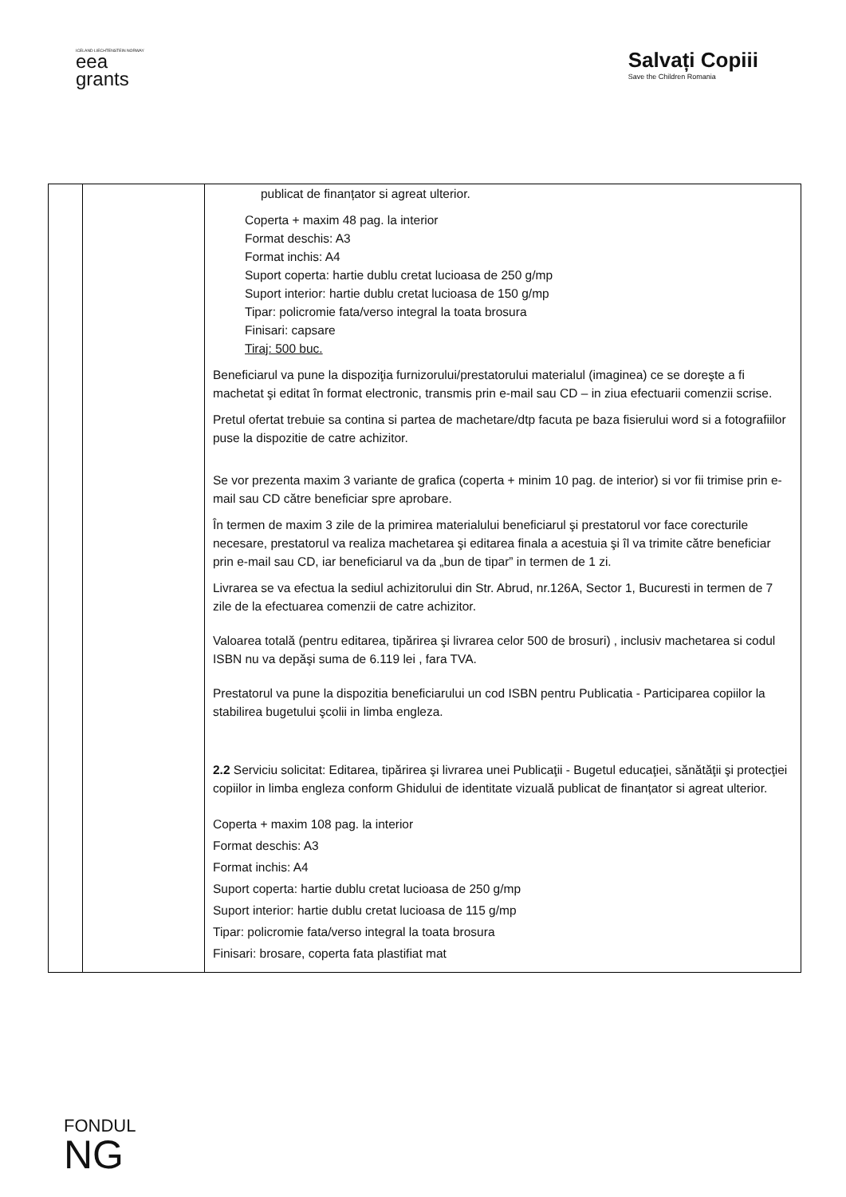ICELAND LIECHTENSTEIN NORWAY
eea
grants
Salvați Copiii
Save the Children Romania
| | | publicat de finanțator si agreat ulterior. Coperta + maxim 48 pag. la interior Format deschis: A3 Format inchis: A4 Suport coperta: hartie dublu cretat lucioasa de 250 g/mp Suport interior: hartie dublu cretat lucioasa de 150 g/mp Tipar: policromie fata/verso integral la toata brosura Finisari: capsare Tiraj: 500 buc. Beneficiarul va pune la dispoziţia furnizorului/prestatorului materialul (imaginea) ce se doreşte a fi machetat şi editat în format electronic, transmis prin e-mail sau CD – in ziua efectuarii comenzii scrise. Pretul ofertat trebuie sa contina si partea de machetare/dtp facuta pe baza fisierului word si a fotografiilor puse la dispozitie de catre achizitor. Se vor prezenta maxim 3 variante de grafica (coperta + minim 10 pag. de interior) si vor fii trimise prin e-mail sau CD către beneficiar spre aprobare. În termen de maxim 3 zile de la primirea materialului beneficiarul şi prestatorul vor face corecturile necesare, prestatorul va realiza machetarea şi editarea finala a acestuia şi îl va trimite către beneficiar prin e-mail sau CD, iar beneficiarul va da „bun de tipar” in termen de 1 zi. Livrarea se va efectua la sediul achizitorului din Str. Abrud, nr.126A, Sector 1, Bucuresti in termen de 7 zile de la efectuarea comenzii de catre achizitor. Valoarea totală (pentru editarea, tipărirea şi livrarea celor 500 de brosuri) , inclusiv machetarea si codul ISBN nu va depăşi suma de 6.119 lei , fara TVA. Prestatorul va pune la dispozitia beneficiarului un cod ISBN pentru Publicatia - Participarea copiilor la stabilirea bugetului şcolii in limba engleza. 2.2 Serviciu solicitat: Editarea, tipărirea şi livrarea unei Publicaţii - Bugetul educaţiei, sănătăţii şi protecţiei copiilor in limba engleza conform Ghidului de identitate vizuală publicat de finanțator si agreat ulterior. Coperta + maxim 108 pag. la interior Format deschis: A3 Format inchis: A4 Suport coperta: hartie dublu cretat lucioasa de 250 g/mp Suport interior: hartie dublu cretat lucioasa de 115 g/mp Tipar: policromie fata/verso integral la toata brosura Finisari: brosare, coperta fata plastifiat mat |
FONDUL
NG